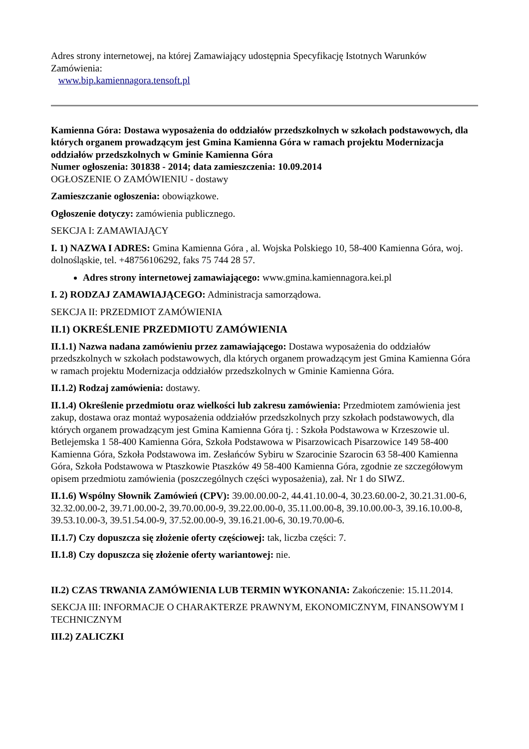Adres strony internetowej, na której Zamawiający udostępnia Specyfikację Istotnych Warunków Zamówienia:
www.bip.kamiennagora.tensoft.pl
Kamienna Góra: Dostawa wyposażenia do oddziałów przedszkolnych w szkołach podstawowych, dla których organem prowadzącym jest Gmina Kamienna Góra w ramach projektu Modernizacja oddziałów przedszkolnych w Gminie Kamienna Góra
Numer ogłoszenia: 301838 - 2014; data zamieszczenia: 10.09.2014
OGŁOSZENIE O ZAMÓWIENIU - dostawy
Zamieszczanie ogłoszenia: obowiązkowe.
Ogłoszenie dotyczy: zamówienia publicznego.
SEKCJA I: ZAMAWIAJĄCY
I. 1) NAZWA I ADRES: Gmina Kamienna Góra , al. Wojska Polskiego 10, 58-400 Kamienna Góra, woj. dolnośląskie, tel. +48756106292, faks 75 744 28 57.
Adres strony internetowej zamawiającego: www.gmina.kamiennagora.kei.pl
I. 2) RODZAJ ZAMAWIAJĄCEGO: Administracja samorządowa.
SEKCJA II: PRZEDMIOT ZAMÓWIENIA
II.1) OKREŚLENIE PRZEDMIOTU ZAMÓWIENIA
II.1.1) Nazwa nadana zamówieniu przez zamawiającego: Dostawa wyposażenia do oddziałów przedszkolnych w szkołach podstawowych, dla których organem prowadzącym jest Gmina Kamienna Góra w ramach projektu Modernizacja oddziałów przedszkolnych w Gminie Kamienna Góra.
II.1.2) Rodzaj zamówienia: dostawy.
II.1.4) Określenie przedmiotu oraz wielkości lub zakresu zamówienia: Przedmiotem zamówienia jest zakup, dostawa oraz montaż wyposażenia oddziałów przedszkolnych przy szkołach podstawowych, dla których organem prowadzącym jest Gmina Kamienna Góra tj. : Szkoła Podstawowa w Krzeszowie ul. Betlejemska 1 58-400 Kamienna Góra, Szkoła Podstawowa w Pisarzowicach Pisarzowice 149 58-400 Kamienna Góra, Szkoła Podstawowa im. Zesłańców Sybiru w Szarocinie Szarocin 63 58-400 Kamienna Góra, Szkoła Podstawowa w Ptaszkowie Ptaszków 49 58-400 Kamienna Góra, zgodnie ze szczegółowym opisem przedmiotu zamówienia (poszczególnych części wyposażenia), zał. Nr 1 do SIWZ.
II.1.6) Wspólny Słownik Zamówień (CPV): 39.00.00.00-2, 44.41.10.00-4, 30.23.60.00-2, 30.21.31.00-6, 32.32.00.00-2, 39.71.00.00-2, 39.70.00.00-9, 39.22.00.00-0, 35.11.00.00-8, 39.10.00.00-3, 39.16.10.00-8, 39.53.10.00-3, 39.51.54.00-9, 37.52.00.00-9, 39.16.21.00-6, 30.19.70.00-6.
II.1.7) Czy dopuszcza się złożenie oferty częściowej: tak, liczba części: 7.
II.1.8) Czy dopuszcza się złożenie oferty wariantowej: nie.
II.2) CZAS TRWANIA ZAMÓWIENIA LUB TERMIN WYKONANIA: Zakończenie: 15.11.2014.
SEKCJA III: INFORMACJE O CHARAKTERZE PRAWNYM, EKONOMICZNYM, FINANSOWYM I TECHNICZNYM
III.2) ZALICZKI